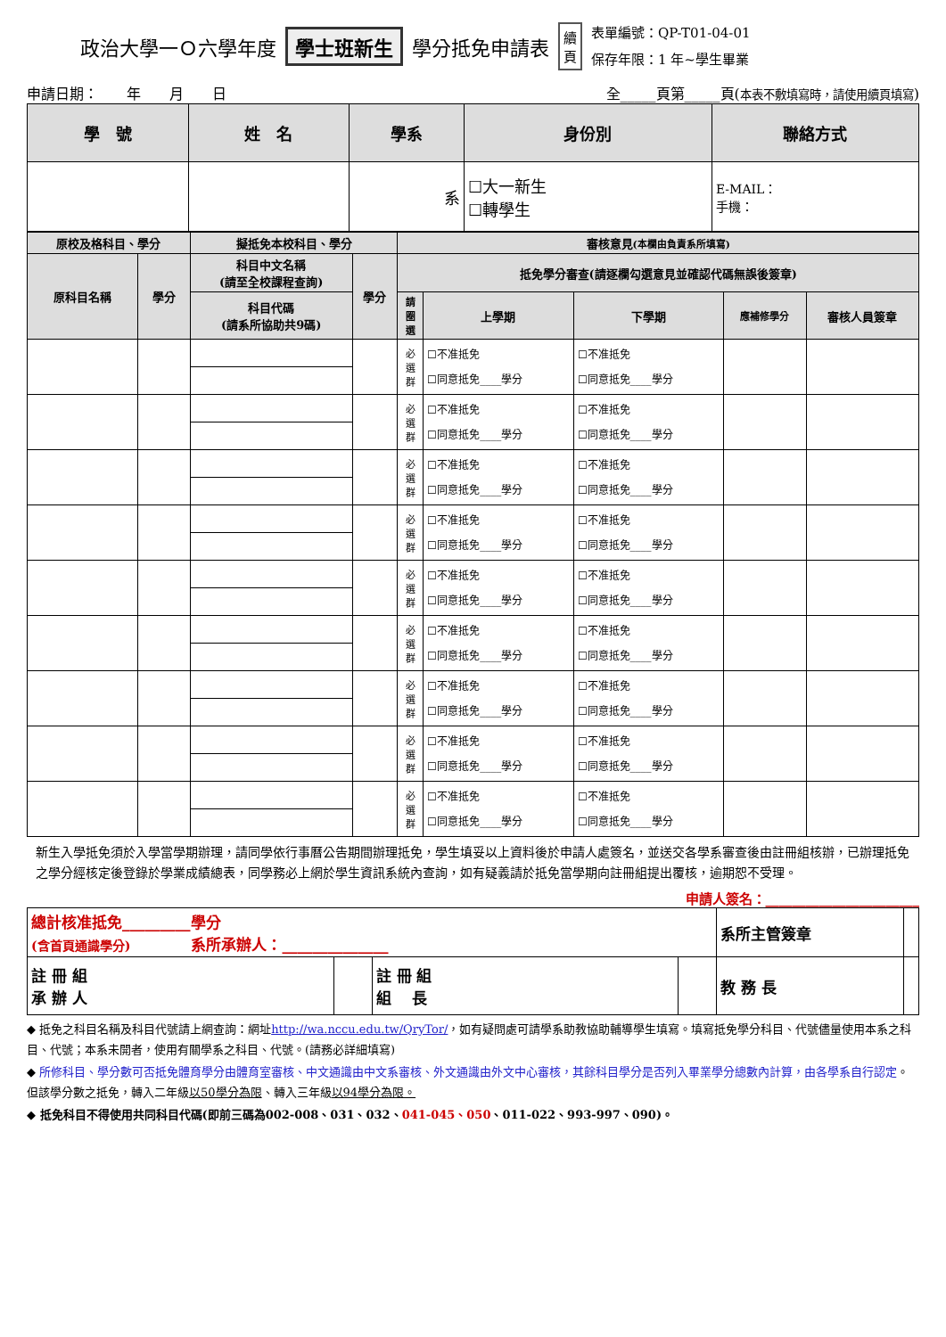政治大學一Ｏ六學年度 學士班新生 學分抵免申請表 續
頁 表單編號：QP-T01-04-01
保存年限：1 年~學生畢業
申請日期：　　年　　月　　日 全_____頁第_____頁(本表不敷填寫時，請使用續頁填寫)
| 學 號 | 姓 名 | 學系 | 身份別 | 聯絡方式 |
| --- | --- | --- | --- | --- |
| | | 系 | ☐大一新生 ☐轉學生 | E-MAIL： 手機： |
| 原校及格科目、學分 | | 擬抵免本校科目、學分 | | 審核意見 (本欄由負責系所填寫) | | | | |
| --- | --- | --- | --- | --- | --- | --- | --- | --- |
| 原科目名稱 | 學分 | 科目中文名稱 (請至全校課程查詢) | 學分 | 抵免學分審查(請逐欄勾選意見並確認代碼無誤後簽章) | | | | |
| | | 科目代碼 (請系所協助共9碼) | | 請圈選 | 上學期 | 下學期 | 應補修學分 | 審核人員簽章 |
| | | | | 必 選 群 | ☐不准抵免 ☐同意抵免____學分 | ☐不准抵免 ☐同意抵免____學分 | | |
| | | | | 必 選 群 | ☐不准抵免 ☐同意抵免____學分 | ☐不准抵免 ☐同意抵免____學分 | | |
| | | | | 必 選 群 | ☐不准抵免 ☐同意抵免____學分 | ☐不准抵免 ☐同意抵免____學分 | | |
| | | | | 必 選 群 | ☐不准抵免 ☐同意抵免____學分 | ☐不准抵免 ☐同意抵免____學分 | | |
| | | | | 必 選 群 | ☐不准抵免 ☐同意抵免____學分 | ☐不准抵免 ☐同意抵免____學分 | | |
| | | | | 必 選 群 | ☐不准抵免 ☐同意抵免____學分 | ☐不准抵免 ☐同意抵免____學分 | | |
| | | | | 必 選 群 | ☐不准抵免 ☐同意抵免____學分 | ☐不准抵免 ☐同意抵免____學分 | | |
| | | | | 必 選 群 | ☐不准抵免 ☐同意抵免____學分 | ☐不准抵免 ☐同意抵免____學分 | | |
| | | | | 必 選 群 | ☐不准抵免 ☐同意抵免____學分 | ☐不准抵免 ☐同意抵免____學分 | | |
新生入學抵免須於入學當學期辦理，請同學依行事曆公告期間辦理抵免，學生填妥以上資料後於申請人處簽名，並送交各學系審查後由註冊組核辦，已辦理抵免之學分經核定後登錄於學業成績總表，同學務必上網於學生資訊系統內查詢，如有疑義請於抵免當學期向註冊組提出覆核，逾期恕不受理。
申請人簽名：_______________________
| 總計核准抵免_________學分 (含首頁通識學分) 系所承辦人：______________ | | | | 系所主管簽章 | |
| 註 冊 組 承 辦 人 | | 註 冊 組 組 長 | | 教 務 長 | |
◆ 抵免之科目名稱及科目代號請上網查詢：網址http://wa.nccu.edu.tw/QryTor/，如有疑問處可請學系助教協助輔導學生填寫。填寫抵免學分科目、代號儘量使用本系之科目、代號；本系未開者，使用有關學系之科目、代號。(請務必詳細填寫)
◆ 所修科目、學分數可否抵免體育學分由體育室審核、中文通識由中文系審核、外文通識由外文中心審核，其餘科目學分是否列入畢業學分總數內計算，由各學系自行認定。但該學分數之抵免，轉入二年級以50學分為限、轉入三年級以94學分為限。
◆ 抵免科目不得使用共同科目代碼(即前三碼為002-008、031、032、041-045、050、011-022、993-997、090)。